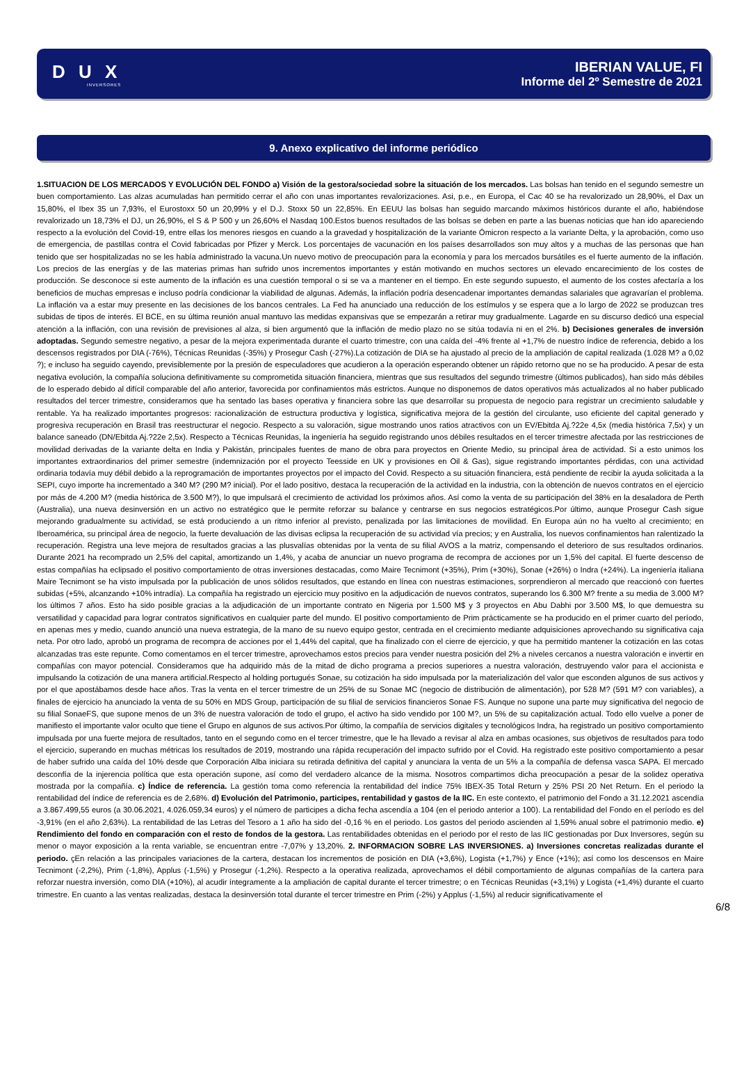D U X
INVERSORES
IBERIAN VALUE, FI
Informe del 2º Semestre de 2021
9. Anexo explicativo del informe periódico
1.SITUACION DE LOS MERCADOS Y EVOLUCIÓN DEL FONDO a) Visión de la gestora/sociedad sobre la situación de los mercados. Las bolsas han tenido en el segundo semestre un buen comportamiento. Las alzas acumuladas han permitido cerrar el año con unas importantes revalorizaciones. Asi, p.e., en Europa, el Cac 40 se ha revalorizado un 28,90%, el Dax un 15,80%, el Ibex 35 un 7,93%, el Eurostoxx 50 un 20,99% y el D.J. Stoxx 50 un 22,85%. En EEUU las bolsas han seguido marcando máximos históricos durante el año, habiéndose revalorizado un 18,73% el DJ, un 26,90%, el S & P 500 y un 26,60% el Nasdaq 100.Estos buenos resultados de las bolsas se deben en parte a las buenas noticias que han ido apareciendo respecto a la evolución del Covid-19, entre ellas los menores riesgos en cuando a la gravedad y hospitalización de la variante Ómicron respecto a la variante Delta, y la aprobación, como uso de emergencia, de pastillas contra el Covid fabricadas por Pfizer y Merck. Los porcentajes de vacunación en los países desarrollados son muy altos y a muchas de las personas que han tenido que ser hospitalizadas no se les había administrado la vacuna.Un nuevo motivo de preocupación para la economía y para los mercados bursátiles es el fuerte aumento de la inflación. Los precios de las energías y de las materias primas han sufrido unos incrementos importantes y están motivando en muchos sectores un elevado encarecimiento de los costes de producción. Se desconoce si este aumento de la inflación es una cuestión temporal o si se va a mantener en el tiempo. En este segundo supuesto, el aumento de los costes afectaría a los beneficios de muchas empresas e incluso podría condicionar la viabilidad de algunas. Además, la inflación podría desencadenar importantes demandas salariales que agravarían el problema. La inflación va a estar muy presente en las decisiones de los bancos centrales. La Fed ha anunciado una reducción de los estímulos y se espera que a lo largo de 2022 se produzcan tres subidas de tipos de interés. El BCE, en su última reunión anual mantuvo las medidas expansivas que se empezarán a retirar muy gradualmente. Lagarde en su discurso dedicó una especial atención a la inflación, con una revisión de previsiones al alza, si bien argumentó que la inflación de medio plazo no se sitúa todavía ni en el 2%. b) Decisiones generales de inversión adoptadas. Segundo semestre negativo, a pesar de la mejora experimentada durante el cuarto trimestre, con una caída del -4% frente al +1,7% de nuestro índice de referencia, debido a los descensos registrados por DIA (-76%), Técnicas Reunidas (-35%) y Prosegur Cash (-27%).La cotización de DIA se ha ajustado al precio de la ampliación de capital realizada (1.028 M? a 0,02 ?); e incluso ha seguido cayendo, previsiblemente por la presión de especuladores que acudieron a la operación esperando obtener un rápido retorno que no se ha producido. A pesar de esta negativa evolución, la compañía soluciona definitivamente su comprometida situación financiera, mientras que sus resultados del segundo trimestre (últimos publicados), han sido más débiles de lo esperado debido al difícil comparable del año anterior, favorecida por confinamientos más estrictos. Aunque no disponemos de datos operativos más actualizados al no haber publicado resultados del tercer trimestre, consideramos que ha sentado las bases operativa y financiera sobre las que desarrollar su propuesta de negocio para registrar un crecimiento saludable y rentable. Ya ha realizado importantes progresos: racionalización de estructura productiva y logística, significativa mejora de la gestión del circulante, uso eficiente del capital generado y progresiva recuperación en Brasil tras reestructurar el negocio. Respecto a su valoración, sigue mostrando unos ratios atractivos con un EV/Ebitda Aj.?22e 4,5x (media histórica 7,5x) y un balance saneado (DN/Ebitda Aj.?22e 2,5x). Respecto a Técnicas Reunidas, la ingeniería ha seguido registrando unos débiles resultados en el tercer trimestre afectada por las restricciones de movilidad derivadas de la variante delta en India y Pakistán, principales fuentes de mano de obra para proyectos en Oriente Medio, su principal área de actividad. Si a esto unimos los importantes extraordinarios del primer semestre (indemnización por el proyecto Teesside en UK y provisiones en Oil & Gas), sigue registrando importantes pérdidas, con una actividad ordinaria todavía muy débil debido a la reprogramación de importantes proyectos por el impacto del Covid. Respecto a su situación financiera, está pendiente de recibir la ayuda solicitada a la SEPI, cuyo importe ha incrementado a 340 M? (290 M? inicial). Por el lado positivo, destaca la recuperación de la actividad en la industria, con la obtención de nuevos contratos en el ejercicio por más de 4.200 M? (media histórica de 3.500 M?), lo que impulsará el crecimiento de actividad los próximos años. Así como la venta de su participación del 38% en la desaladora de Perth (Australia), una nueva desinversión en un activo no estratégico que le permite reforzar su balance y centrarse en sus negocios estratégicos.Por último, aunque Prosegur Cash sigue mejorando gradualmente su actividad, se está produciendo a un ritmo inferior al previsto, penalizada por las limitaciones de movilidad. En Europa aún no ha vuelto al crecimiento; en Iberoamérica, su principal área de negocio, la fuerte devaluación de las divisas eclipsa la recuperación de su actividad vía precios; y en Australia, los nuevos confinamientos han ralentizado la recuperación. Registra una leve mejora de resultados gracias a las plusvalías obtenidas por la venta de su filial AVOS a la matriz, compensando el deterioro de sus resultados ordinarios. Durante 2021 ha recomprado un 2,5% del capital, amortizando un 1,4%, y acaba de anunciar un nuevo programa de recompra de acciones por un 1,5% del capital. El fuerte descenso de estas compañías ha eclipsado el positivo comportamiento de otras inversiones destacadas, como Maire Tecnimont (+35%), Prim (+30%), Sonae (+26%) o Indra (+24%). La ingeniería italiana Maire Tecnimont se ha visto impulsada por la publicación de unos sólidos resultados, que estando en línea con nuestras estimaciones, sorprendieron al mercado que reaccionó con fuertes subidas (+5%, alcanzando +10% intradía). La compañía ha registrado un ejercicio muy positivo en la adjudicación de nuevos contratos, superando los 6.300 M? frente a su media de 3.000 M? los últimos 7 años. Esto ha sido posible gracias a la adjudicación de un importante contrato en Nigeria por 1.500 M$ y 3 proyectos en Abu Dabhi por 3.500 M$, lo que demuestra su versatilidad y capacidad para lograr contratos significativos en cualquier parte del mundo. El positivo comportamiento de Prim prácticamente se ha producido en el primer cuarto del período, en apenas mes y medio, cuando anunció una nueva estrategia, de la mano de su nuevo equipo gestor, centrada en el crecimiento mediante adquisiciones aprovechando su significativa caja neta. Por otro lado, aprobó un programa de recompra de acciones por el 1,44% del capital, que ha finalizado con el cierre de ejercicio, y que ha permitido mantener la cotización en las cotas alcanzadas tras este repunte. Como comentamos en el tercer trimestre, aprovechamos estos precios para vender nuestra posición del 2% a niveles cercanos a nuestra valoración e invertir en compañías con mayor potencial. Consideramos que ha adquirido más de la mitad de dicho programa a precios superiores a nuestra valoración, destruyendo valor para el accionista e impulsando la cotización de una manera artificial.Respecto al holding portugués Sonae, su cotización ha sido impulsada por la materialización del valor que esconden algunos de sus activos y por el que apostábamos desde hace años. Tras la venta en el tercer trimestre de un 25% de su Sonae MC (negocio de distribución de alimentación), por 528 M? (591 M? con variables), a finales de ejercicio ha anunciado la venta de su 50% en MDS Group, participación de su filial de servicios financieros Sonae FS. Aunque no supone una parte muy significativa del negocio de su filial SonaeFS, que supone menos de un 3% de nuestra valoración de todo el grupo, el activo ha sido vendido por 100 M?, un 5% de su capitalización actual. Todo ello vuelve a poner de manifiesto el importante valor oculto que tiene el Grupo en algunos de sus activos.Por último, la compañía de servicios digitales y tecnológicos Indra, ha registrado un positivo comportamiento impulsada por una fuerte mejora de resultados, tanto en el segundo como en el tercer trimestre, que le ha llevado a revisar al alza en ambas ocasiones, sus objetivos de resultados para todo el ejercicio, superando en muchas métricas los resultados de 2019, mostrando una rápida recuperación del impacto sufrido por el Covid. Ha registrado este positivo comportamiento a pesar de haber sufrido una caída del 10% desde que Corporación Alba iniciara su retirada definitiva del capital y anunciara la venta de un 5% a la compañía de defensa vasca SAPA. El mercado desconfía de la injerencia política que esta operación supone, así como del verdadero alcance de la misma. Nosotros compartimos dicha preocupación a pesar de la solidez operativa mostrada por la compañía. c) Índice de referencia. La gestión toma como referencia la rentabilidad del índice 75% IBEX-35 Total Return y 25% PSI 20 Net Return. En el periodo la rentabilidad del índice de referencia es de 2,68%. d) Evolución del Patrimonio, participes, rentabilidad y gastos de la IIC. En este contexto, el patrimonio del Fondo a 31.12.2021 ascendía a 3.867.499,55 euros (a 30.06.2021, 4.026.059,34 euros) y el número de participes a dicha fecha ascendía a 104 (en el periodo anterior a 100). La rentabilidad del Fondo en el período es del -3,91% (en el año 2,63%). La rentabilidad de las Letras del Tesoro a 1 año ha sido del -0,16 % en el periodo. Los gastos del periodo ascienden al 1,59% anual sobre el patrimonio medio. e) Rendimiento del fondo en comparación con el resto de fondos de la gestora. Las rentabilidades obtenidas en el periodo por el resto de las IIC gestionadas por Dux Inversores, según su menor o mayor exposición a la renta variable, se encuentran entre -7,07% y 13,20%. 2. INFORMACION SOBRE LAS INVERSIONES. a) Inversiones concretas realizadas durante el periodo. çEn relación a las principales variaciones de la cartera, destacan los incrementos de posición en DIA (+3,6%), Logista (+1,7%) y Ence (+1%); así como los descensos en Maire Tecnimont (-2,2%), Prim (-1,8%), Applus (-1,5%) y Prosegur (-1,2%). Respecto a la operativa realizada, aprovechamos el débil comportamiento de algunas compañías de la cartera para reforzar nuestra inversión, como DIA (+10%), al acudir íntegramente a la ampliación de capital durante el tercer trimestre; o en Técnicas Reunidas (+3,1%) y Logista (+1,4%) durante el cuarto trimestre. En cuanto a las ventas realizadas, destaca la desinversión total durante el tercer trimestre en Prim (-2%) y Applus (-1,5%) al reducir significativamente el
6/8